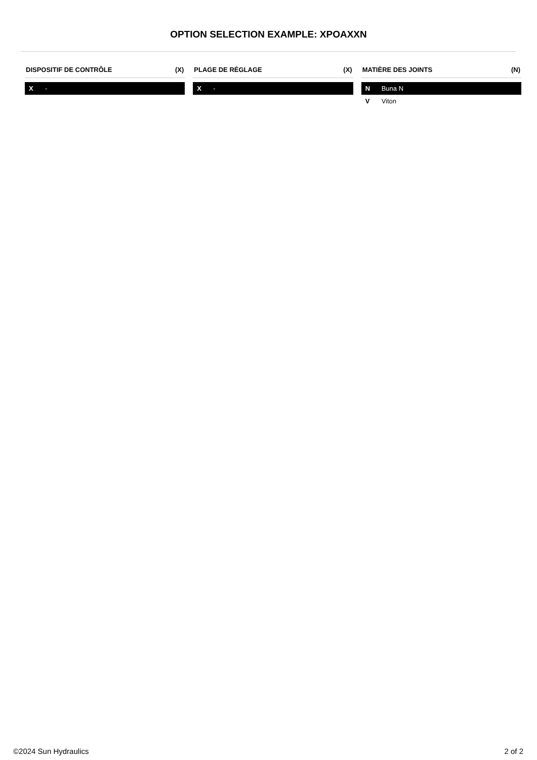OPTION SELECTION EXAMPLE: XPOAXXN
DISPOSITIF DE CONTRÔLE (X)
| X | - |
PLAGE DE RÉGLAGE (X)
| X | - |
MATIÈRE DES JOINTS (N)
| N | Buna N |
| V | Viton |
©2024 Sun Hydraulics 2 of 2